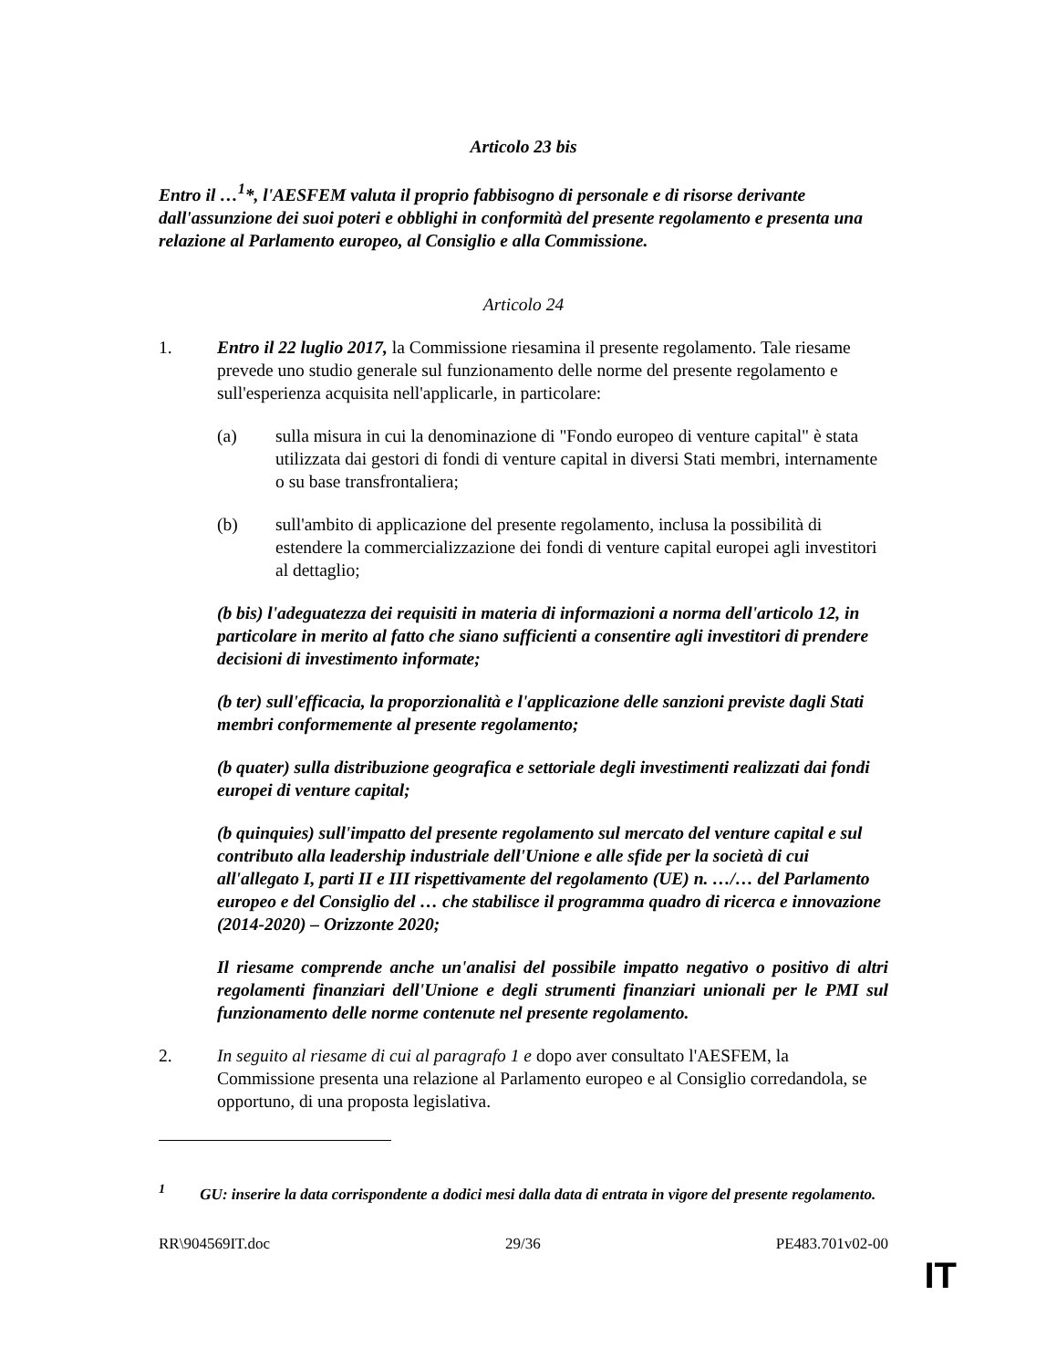Articolo 23 bis
Entro il …<sup>1</sup>*, l'AESFEM valuta il proprio fabbisogno di personale e di risorse derivante dall'assunzione dei suoi poteri e obblighi in conformità del presente regolamento e presenta una relazione al Parlamento europeo, al Consiglio e alla Commissione.
Articolo 24
1. Entro il 22 luglio 2017, la Commissione riesamina il presente regolamento. Tale riesame prevede uno studio generale sul funzionamento delle norme del presente regolamento e sull'esperienza acquisita nell'applicarle, in particolare:
(a) sulla misura in cui la denominazione di "Fondo europeo di venture capital" è stata utilizzata dai gestori di fondi di venture capital in diversi Stati membri, internamente o su base transfrontaliera;
(b) sull'ambito di applicazione del presente regolamento, inclusa la possibilità di estendere la commercializzazione dei fondi di venture capital europei agli investitori al dettaglio;
(b bis) l'adeguatezza dei requisiti in materia di informazioni a norma dell'articolo 12, in particolare in merito al fatto che siano sufficienti a consentire agli investitori di prendere decisioni di investimento informate;
(b ter) sull'efficacia, la proporzionalità e l'applicazione delle sanzioni previste dagli Stati membri conformemente al presente regolamento;
(b quater) sulla distribuzione geografica e settoriale degli investimenti realizzati dai fondi europei di venture capital;
(b quinquies) sull'impatto del presente regolamento sul mercato del venture capital e sul contributo alla leadership industriale dell'Unione e alle sfide per la società di cui all'allegato I, parti II e III rispettivamente del regolamento (UE) n. …/… del Parlamento europeo e del Consiglio del … che stabilisce il programma quadro di ricerca e innovazione (2014-2020) – Orizzonte 2020;
Il riesame comprende anche un'analisi del possibile impatto negativo o positivo di altri regolamenti finanziari dell'Unione e degli strumenti finanziari unionali per le PMI sul funzionamento delle norme contenute nel presente regolamento.
2. In seguito al riesame di cui al paragrafo 1 e dopo aver consultato l'AESFEM, la Commissione presenta una relazione al Parlamento europeo e al Consiglio corredandola, se opportuno, di una proposta legislativa.
<sup>1</sup> GU: inserire la data corrispondente a dodici mesi dalla data di entrata in vigore del presente regolamento.
RR\904569IT.doc 29/36 PE483.701v02-00
IT